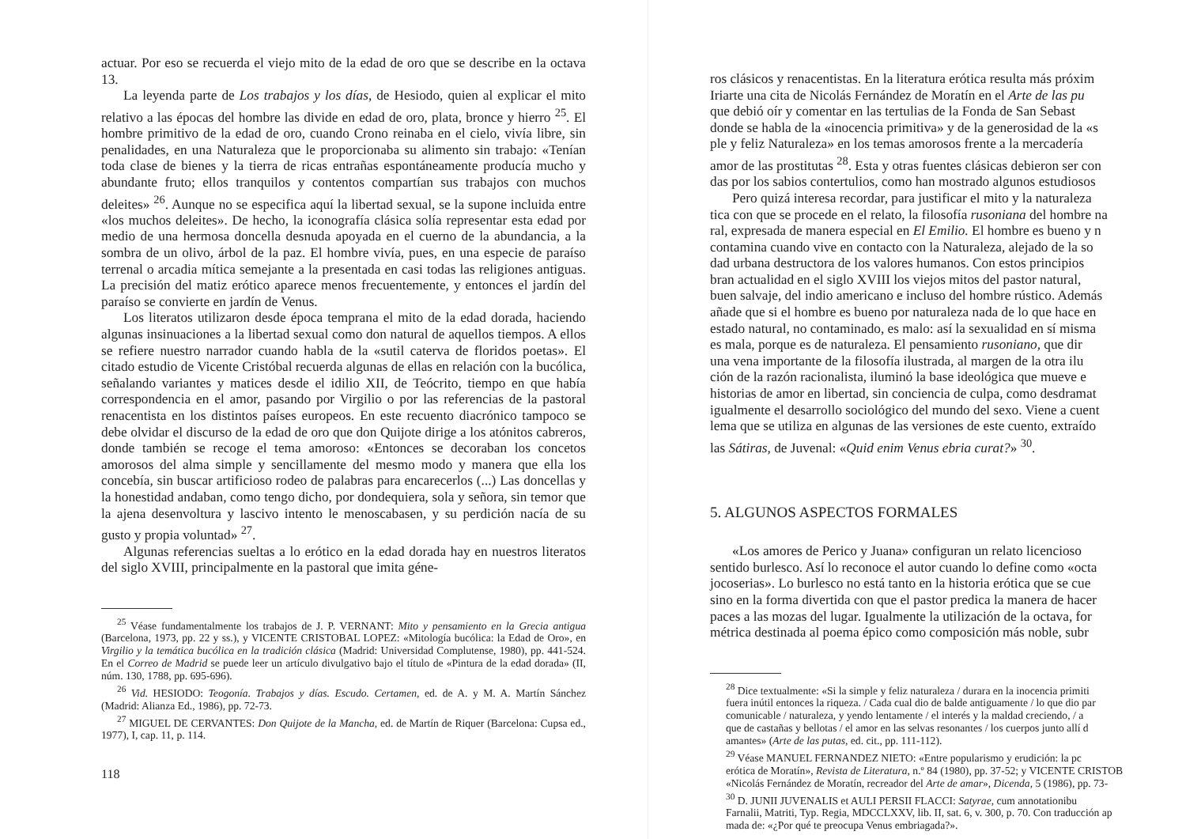actuar. Por eso se recuerda el viejo mito de la edad de oro que se describe en la octava 13.
La leyenda parte de Los trabajos y los días, de Hesiodo, quien al explicar el mito relativo a las épocas del hombre las divide en edad de oro, plata, bronce y hierro <sup>25</sup>. El hombre primitivo de la edad de oro, cuando Crono reinaba en el cielo, vivía libre, sin penalidades, en una Naturaleza que le proporcionaba su alimento sin trabajo: «Tenían toda clase de bienes y la tierra de ricas entrañas espontáneamente producía mucho y abundante fruto; ellos tranquilos y contentos compartían sus trabajos con muchos deleites» <sup>26</sup>. Aunque no se especifica aquí la libertad sexual, se la supone incluida entre «los muchos deleites». De hecho, la iconografía clásica solía representar esta edad por medio de una hermosa doncella desnuda apoyada en el cuerno de la abundancia, a la sombra de un olivo, árbol de la paz. El hombre vivía, pues, en una especie de paraíso terrenal o arcadia mítica semejante a la presentada en casi todas las religiones antiguas. La precisión del matiz erótico aparece menos frecuentemente, y entonces el jardín del paraíso se convierte en jardín de Venus.
Los literatos utilizaron desde época temprana el mito de la edad dorada, haciendo algunas insinuaciones a la libertad sexual como don natural de aquellos tiempos. A ellos se refiere nuestro narrador cuando habla de la «sutil caterva de floridos poetas». El citado estudio de Vicente Cristóbal recuerda algunas de ellas en relación con la bucólica, señalando variantes y matices desde el idilio XII, de Teócrito, tiempo en que había correspondencia en el amor, pasando por Virgilio o por las referencias de la pastoral renacentista en los distintos países europeos. En este recuento diacrónico tampoco se debe olvidar el discurso de la edad de oro que don Quijote dirige a los atónitos cabreros, donde también se recoge el tema amoroso: «Entonces se decoraban los concetos amorosos del alma simple y sencillamente del mesmo modo y manera que ella los concebía, sin buscar artificioso rodeo de palabras para encarecerlos (...) Las doncellas y la honestidad andaban, como tengo dicho, por dondequiera, sola y señora, sin temor que la ajena desenvoltura y lascivo intento le menoscabasen, y su perdición nacía de su gusto y propia voluntad» <sup>27</sup>.
Algunas referencias sueltas a lo erótico en la edad dorada hay en nuestros literatos del siglo XVIII, principalmente en la pastoral que imita géne-
<sup>25</sup> Véase fundamentalmente los trabajos de J. P. VERNANT: Mito y pensamiento en la Grecia antigua (Barcelona, 1973, pp. 22 y ss.), y VICENTE CRISTOBAL LOPEZ: «Mitología bucólica: la Edad de Oro», en Virgilio y la temática bucólica en la tradición clásica (Madrid: Universidad Complutense, 1980), pp. 441-524. En el Correo de Madrid se puede leer un artículo divulgativo bajo el título de «Pintura de la edad dorada» (II, núm. 130, 1788, pp. 695-696).
<sup>26</sup> Vid. HESIODO: Teogonía. Trabajos y días. Escudo. Certamen, ed. de A. y M. A. Martín Sánchez (Madrid: Alianza Ed., 1986), pp. 72-73.
<sup>27</sup> MIGUEL DE CERVANTES: Don Quijote de la Mancha, ed. de Martín de Riquer (Barcelona: Cupsa ed., 1977), I, cap. 11, p. 114.
118
ros clásicos y renacentistas. En la literatura erótica resulta más próxim
Iriarte una cita de Nicolás Fernández de Moratín en el Arte de las pu
que debió oír y comentar en las tertulias de la Fonda de San Sebast
donde se habla de la «inocencia primitiva» y de la generosidad de la «s
ple y feliz Naturaleza» en los temas amorosos frente a la mercadería
amor de las prostitutas <sup>28</sup>. Esta y otras fuentes clásicas debieron ser con
das por los sabios contertulios, como han mostrado algunos estudiosos
Pero quizá interesa recordar, para justificar el mito y la naturaleza
tica con que se procede en el relato, la filosofía rusoniana del hombre na
ral, expresada de manera especial en El Emilio. El hombre es bueno y n
contamina cuando vive en contacto con la Naturaleza, alejado de la so
dad urbana destructora de los valores humanos. Con estos principios
bran actualidad en el siglo XVIII los viejos mitos del pastor natural,
buen salvaje, del indio americano e incluso del hombre rústico. Además
añade que si el hombre es bueno por naturaleza nada de lo que hace en
estado natural, no contaminado, es malo: así la sexualidad en sí misma
es mala, porque es de naturaleza. El pensamiento rusoniano, que dir
una vena importante de la filosofía ilustrada, al margen de la otra ilu
ción de la razón racionalista, iluminó la base ideológica que mueve e
historias de amor en libertad, sin conciencia de culpa, como desdramat
igualmente el desarrollo sociológico del mundo del sexo. Viene a cuent
lema que se utiliza en algunas de las versiones de este cuento, extraído
las Sátiras, de Juvenal: «Quid enim Venus ebria curat?» <sup>30</sup>.
5. ALGUNOS ASPECTOS FORMALES
«Los amores de Perico y Juana» configuran un relato licencioso
sentido burlesco. Así lo reconoce el autor cuando lo define como «octa
jocoserias». Lo burlesco no está tanto en la historia erótica que se cue
sino en la forma divertida con que el pastor predica la manera de hacer
paces a las mozas del lugar. Igualmente la utilización de la octava, for
métrica destinada al poema épico como composición más noble, subr
<sup>28</sup> Dice textualmente: «Si la simple y feliz naturaleza / durara en la inocencia primiti
fuera inútil entonces la riqueza. / Cada cual dio de balde antiguamente / lo que dio par
comunicable / naturaleza, y yendo lentamente / el interés y la maldad creciendo, / a
que de castañas y bellotas / el amor en las selvas resonantes / los cuerpos junto allí d
amantes» (Arte de las putas, ed. cit., pp. 111-112).
<sup>29</sup> Véase MANUEL FERNANDEZ NIETO: «Entre popularismo y erudición: la pc
erótica de Moratín», Revista de Literatura, n.º 84 (1980), pp. 37-52; y VICENTE CRISTOB
«Nicolás Fernández de Moratín, recreador del Arte de amar», Dicenda, 5 (1986), pp. 73-
<sup>30</sup> D. JUNII JUVENALIS et AULI PERSII FLACCI: Satyrae, cum annotationibu
Farnalii, Matriti, Typ. Regia, MDCCLXXV, lib. II, sat. 6, v. 300, p. 70. Con traducción ap
mada de: «¿Por qué te preocupa Venus embriagada?».